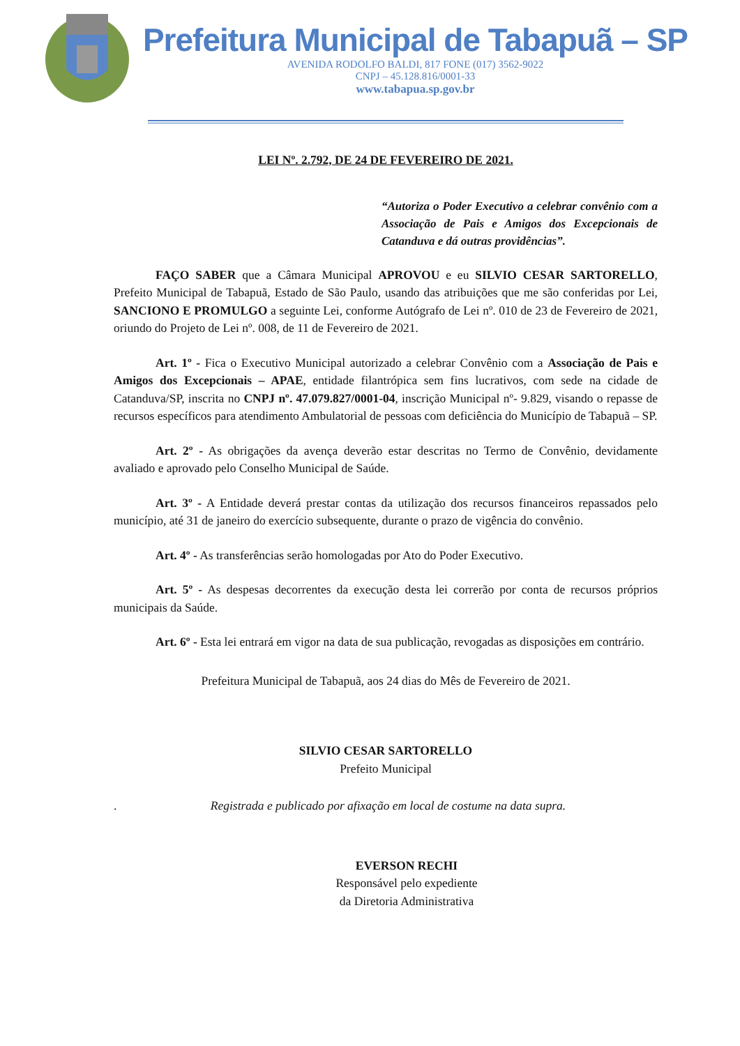Prefeitura Municipal de Tabapuã – SP
AVENIDA RODOLFO BALDI, 817 FONE (017) 3562-9022
CNPJ – 45.128.816/0001-33
www.tabapua.sp.gov.br
LEI Nº. 2.792, DE 24 DE FEVEREIRO DE 2021.
“Autoriza o Poder Executivo a celebrar convênio com a Associação de Pais e Amigos dos Excepcionais de Catanduva e dá outras providências”.
FAÇO SABER que a Câmara Municipal APROVOU e eu SILVIO CESAR SARTORELLO, Prefeito Municipal de Tabapuã, Estado de São Paulo, usando das atribuições que me são conferidas por Lei, SANCIONO E PROMULGO a seguinte Lei, conforme Autógrafo de Lei nº. 010 de 23 de Fevereiro de 2021, oriundo do Projeto de Lei nº. 008, de 11 de Fevereiro de 2021.
Art. 1º - Fica o Executivo Municipal autorizado a celebrar Convênio com a Associação de Pais e Amigos dos Excepcionais – APAE, entidade filantrópica sem fins lucrativos, com sede na cidade de Catanduva/SP, inscrita no CNPJ nº. 47.079.827/0001-04, inscrição Municipal nº- 9.829, visando o repasse de recursos específicos para atendimento Ambulatorial de pessoas com deficiência do Município de Tabapuã – SP.
Art. 2º - As obrigações da avença deverão estar descritas no Termo de Convênio, devidamente avaliado e aprovado pelo Conselho Municipal de Saúde.
Art. 3º - A Entidade deverá prestar contas da utilização dos recursos financeiros repassados pelo município, até 31 de janeiro do exercício subsequente, durante o prazo de vigência do convênio.
Art. 4º - As transferências serão homologadas por Ato do Poder Executivo.
Art. 5º - As despesas decorrentes da execução desta lei correrão por conta de recursos próprios municipais da Saúde.
Art. 6º - Esta lei entrará em vigor na data de sua publicação, revogadas as disposições em contrário.
Prefeitura Municipal de Tabapuã, aos 24 dias do Mês de Fevereiro de 2021.
SILVIO CESAR SARTORELLO
Prefeito Municipal
. Registrada e publicado por afixação em local de costume na data supra.
EVERSON RECHI
Responsável pelo expediente
da Diretoria Administrativa